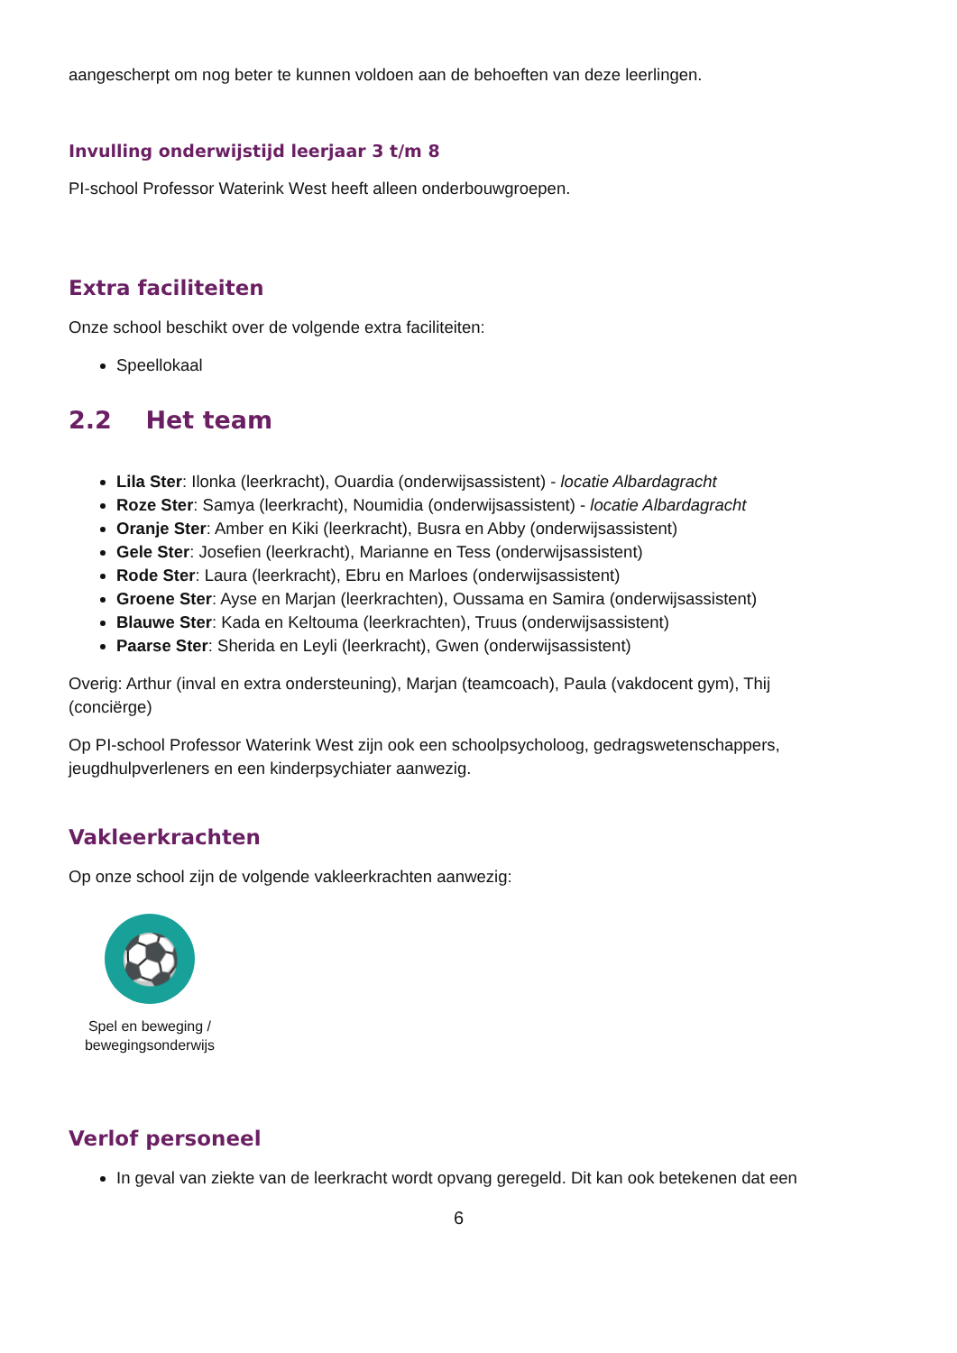aangescherpt om nog beter te kunnen voldoen aan de behoeften van deze leerlingen.
Invulling onderwijstijd leerjaar 3 t/m 8
PI-school Professor Waterink West heeft alleen onderbouwgroepen.
Extra faciliteiten
Onze school beschikt over de volgende extra faciliteiten:
Speellokaal
2.2 Het team
Lila Ster: Ilonka (leerkracht), Ouardia (onderwijsassistent) - locatie Albardagracht
Roze Ster: Samya (leerkracht), Noumidia (onderwijsassistent) - locatie Albardagracht
Oranje Ster: Amber en Kiki (leerkracht), Busra en Abby (onderwijsassistent)
Gele Ster: Josefien (leerkracht), Marianne en Tess (onderwijsassistent)
Rode Ster: Laura (leerkracht), Ebru en Marloes (onderwijsassistent)
Groene Ster: Ayse en Marjan (leerkrachten), Oussama en Samira (onderwijsassistent)
Blauwe Ster: Kada en Keltouma (leerkrachten), Truus (onderwijsassistent)
Paarse Ster: Sherida en Leyli (leerkracht), Gwen (onderwijsassistent)
Overig: Arthur (inval en extra ondersteuning), Marjan (teamcoach), Paula (vakdocent gym), Thij (conciërge)
Op PI-school Professor Waterink West zijn ook een schoolpsycholoog, gedragswetenschappers, jeugdhulpverleners en een kinderpsychiater aanwezig.
Vakleerkrachten
Op onze school zijn de volgende vakleerkrachten aanwezig:
⚽
Spel en beweging / bewegingsonderwijs
Verlof personeel
In geval van ziekte van de leerkracht wordt opvang geregeld. Dit kan ook betekenen dat een
6